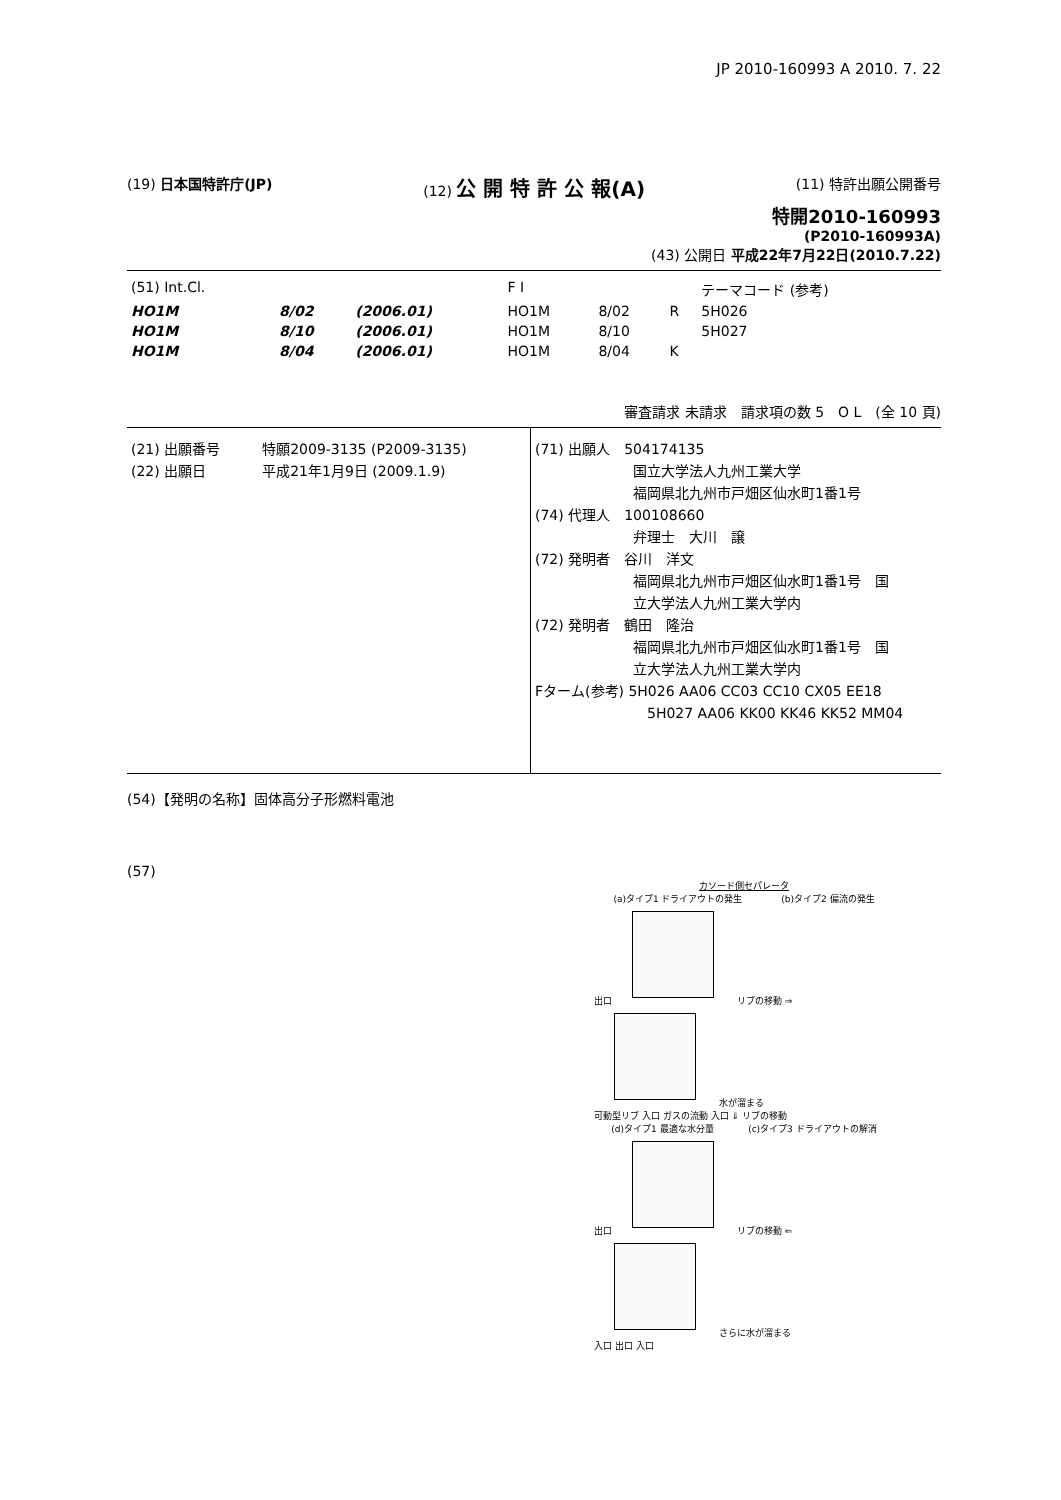JP 2010-160993 A 2010. 7. 22
(19) 日本国特許庁(JP) (12) 公 開 特 許 公 報(A)
(11) 特許出願公開番号
特開2010-160993
(P2010-160993A)
(43) 公開日 平成22年7月22日(2010.7.22)
| (51) Int.Cl. | | | F I | | | テーマコード (参考) |
| HO1M | 8/02 | (2006.01) | HO1M | 8/02 | R | 5H026 |
| HO1M | 8/10 | (2006.01) | HO1M | 8/10 | | 5H027 |
| HO1M | 8/04 | (2006.01) | HO1M | 8/04 | K | |
審査請求 未請求　請求項の数 5　O L　(全 10 頁)
(21) 出願番号　　　特願2009-3135 (P2009-3135)
(22) 出願日　　　　平成21年1月9日 (2009.1.9)
(71) 出願人　504174135
　　　　　　　国立大学法人九州工業大学
　　　　　　　福岡県北九州市戸畑区仙水町1番1号
(74) 代理人　100108660
　　　　　　　弁理士　大川　譲
(72) 発明者　谷川　洋文
　　　　　　　福岡県北九州市戸畑区仙水町1番1号　国
　　　　　　　立大学法人九州工業大学内
(72) 発明者　鶴田　隆治
　　　　　　　福岡県北九州市戸畑区仙水町1番1号　国
　　　　　　　立大学法人九州工業大学内
Fターム(参考) 5H026 AA06 CC03 CC10 CX05 EE18
　　　　　　　　5H027 AA06 KK00 KK46 KK52 MM04
(54)【発明の名称】固体高分子形燃料電池
(57)
カソード側セパレータ
(a)タイプ1 ドライアウトの発生 (b)タイプ2 偏流の発生
出口 リブの移動 ⇒ 水が溜まる
可動型リブ 入口 ガスの流動 入口 ⇓ リブの移動
(d)タイプ1 最適な水分量 (c)タイプ3 ドライアウトの解消
出口 リブの移動 ⇐ さらに水が溜まる
入口 出口 入口